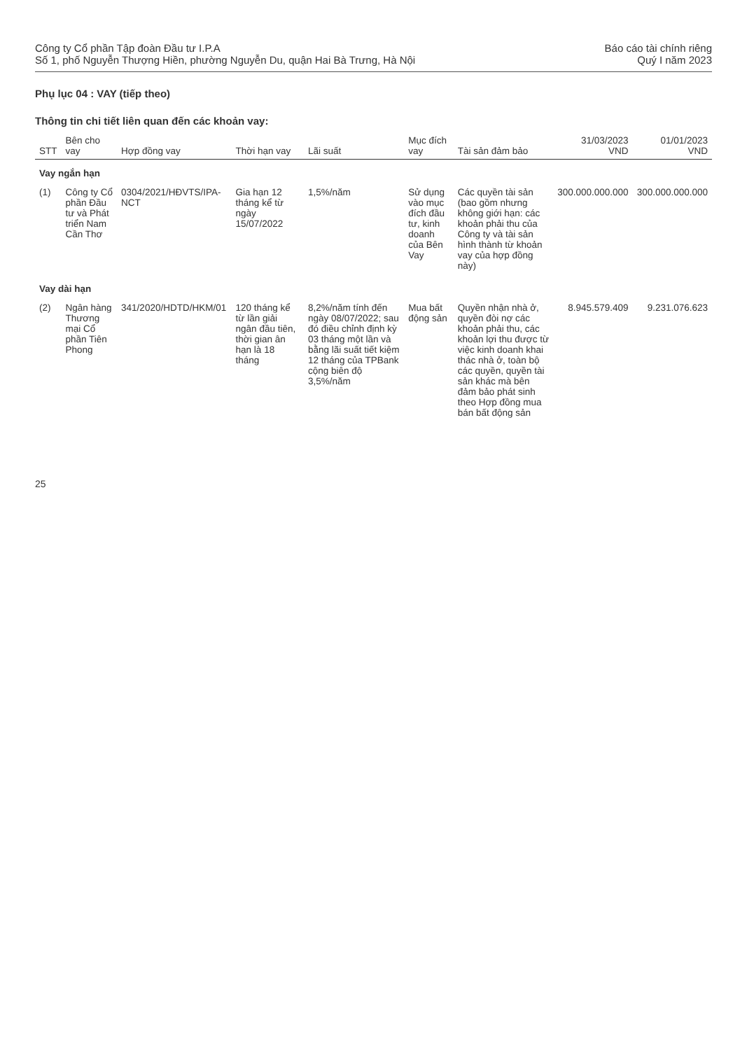Công ty Cổ phần Tập đoàn Đầu tư I.P.A
Số 1, phố Nguyễn Thượng Hiền, phường Nguyễn Du, quận Hai Bà Trưng, Hà Nội
Báo cáo tài chính riêng
Quý I năm 2023
Phụ lục 04 : VAY (tiếp theo)
Thông tin chi tiết liên quan đến các khoản vay:
| STT | Bên cho vay | Hợp đồng vay | Thời hạn vay | Lãi suất | Mục đích vay | Tài sản đảm bảo | 31/03/2023 VND | 01/01/2023 VND |
| --- | --- | --- | --- | --- | --- | --- | --- | --- |
| Vay ngắn hạn | | | | | | | | |
| (1) | Công ty Cổ phần Đầu tư và Phát triển Nam Cần Thơ | 0304/2021/HĐVTS/IPA-NCT | Gia hạn 12 tháng kể từ ngày 15/07/2022 | 1,5%/năm | Sử dụng vào mục đích đầu tư, kinh doanh của Bên Vay | Các quyền tài sản (bao gồm nhưng không giới hạn: các khoản phải thu của Công ty và tài sản hình thành từ khoản vay của hợp đồng này) | 300.000.000.000 | 300.000.000.000 |
| Vay dài hạn | | | | | | | | |
| (2) | Ngân hàng Thương mại Cổ phần Tiên Phong | 341/2020/HDTD/HKM/01 | 120 tháng kể từ lần giải ngân đầu tiên, thời gian ân hạn là 18 tháng | 8,2%/năm tính đến ngày 08/07/2022; sau đó điều chỉnh định kỳ 03 tháng một lần và bằng lãi suất tiết kiệm 12 tháng của TPBank cộng biên độ 3,5%/năm | Mua bất động sản | Quyền nhận nhà ở, quyền đòi nợ các khoản phải thu, các khoản lợi thu được từ việc kinh doanh khai thác nhà ở, toàn bộ các quyền, quyền tài sản khác mà bên đảm bảo phát sinh theo Hợp đồng mua bán bất động sản | 8.945.579.409 | 9.231.076.623 |
25